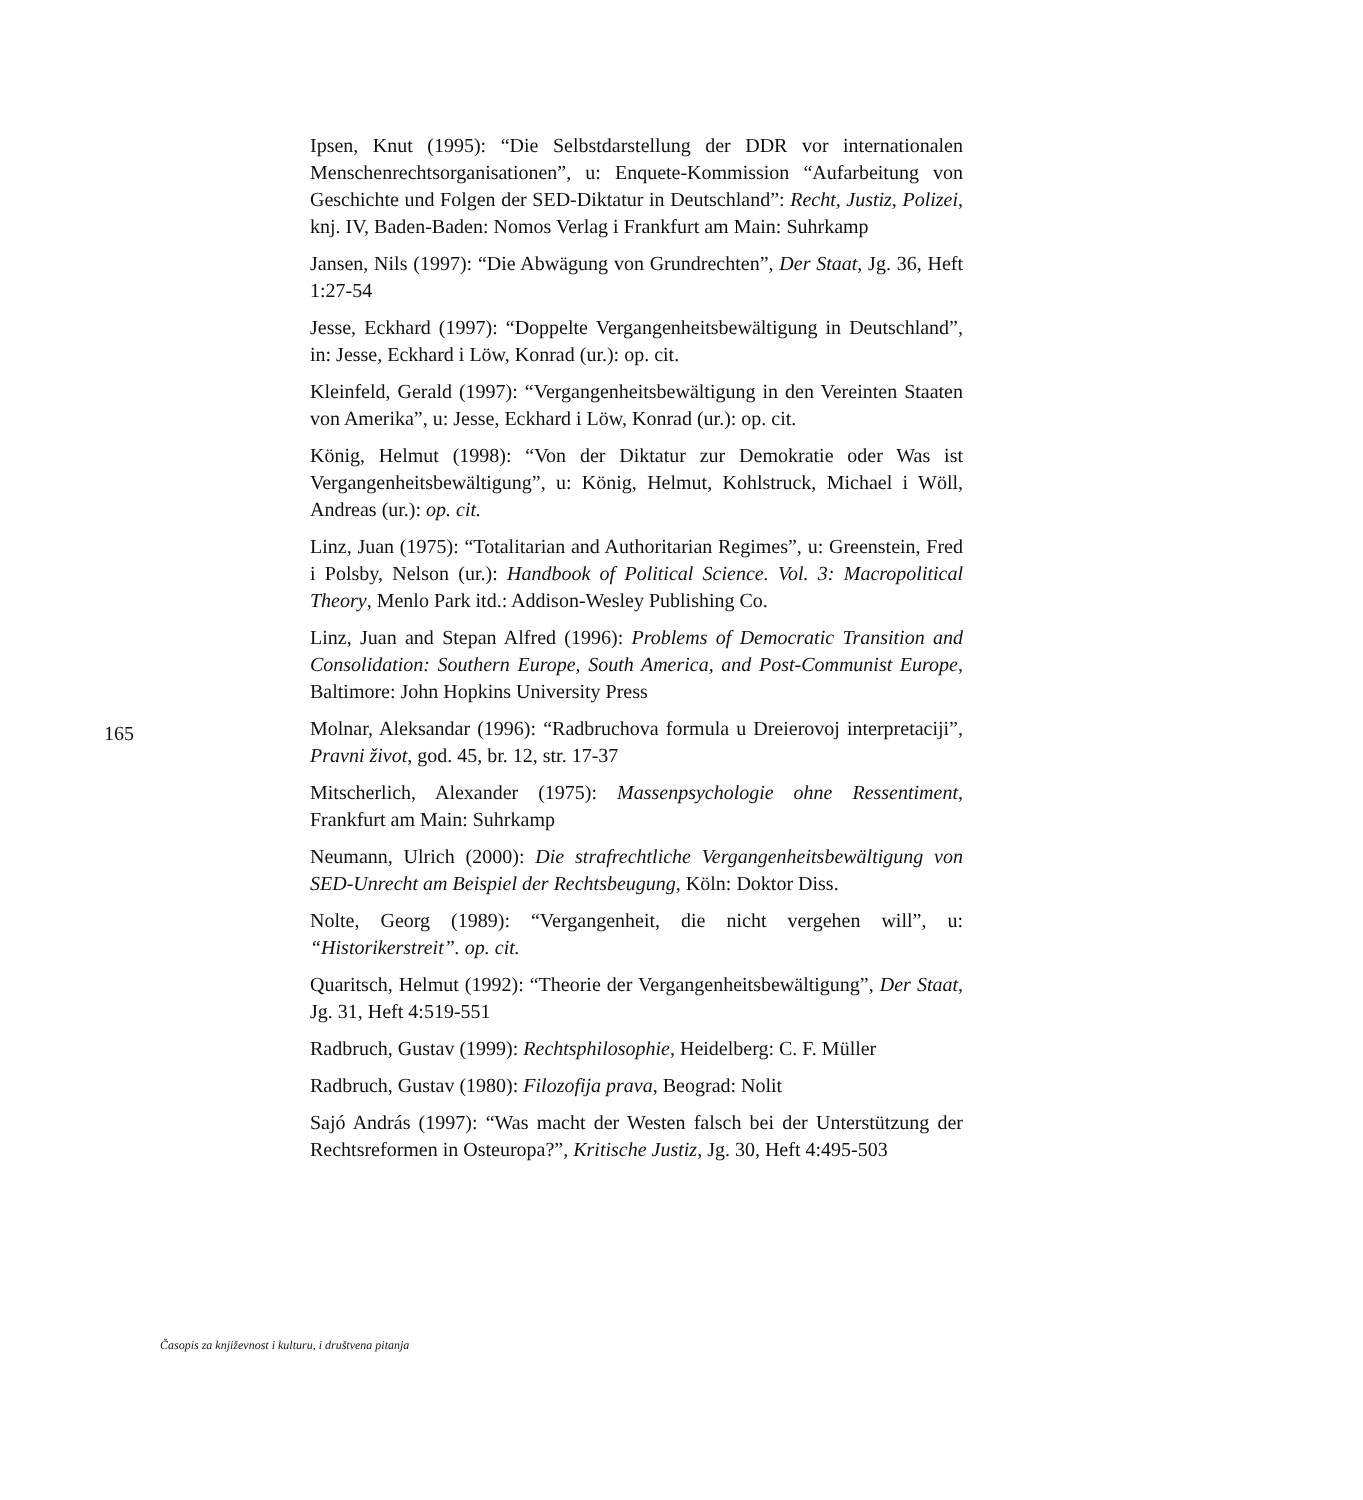Ipsen, Knut (1995): “Die Selbstdarstellung der DDR vor internationalen Menschenrechtsorganisationen”, u: Enquete-Kommission “Aufarbeitung von Geschichte und Folgen der SED-Diktatur in Deutschland”: Recht, Justiz, Polizei, knj. IV, Baden-Baden: Nomos Verlag i Frankfurt am Main: Suhrkamp
Jansen, Nils (1997): “Die Abwägung von Grundrechten”, Der Staat, Jg. 36, Heft 1:27-54
Jesse, Eckhard (1997): “Doppelte Vergangenheitsbewältigung in Deutschland”, in: Jesse, Eckhard i Löw, Konrad (ur.): op. cit.
Kleinfeld, Gerald (1997): “Vergangenheitsbewältigung in den Vereinten Staaten von Amerika”, u: Jesse, Eckhard i Löw, Konrad (ur.): op. cit.
König, Helmut (1998): “Von der Diktatur zur Demokratie oder Was ist Vergangenheitsbewältigung”, u: König, Helmut, Kohlstruck, Michael i Wöll, Andreas (ur.): op. cit.
Linz, Juan (1975): “Totalitarian and Authoritarian Regimes”, u: Greenstein, Fred i Polsby, Nelson (ur.): Handbook of Political Science. Vol. 3: Macropolitical Theory, Menlo Park itd.: Addison-Wesley Publishing Co.
Linz, Juan and Stepan Alfred (1996): Problems of Democratic Transition and Consolidation: Southern Europe, South America, and Post-Communist Europe, Baltimore: John Hopkins University Press
Molnar, Aleksandar (1996): “Radbruchova formula u Dreierovoj interpretaciji”, Pravni život, god. 45, br. 12, str. 17-37
Mitscherlich, Alexander (1975): Massenpsychologie ohne Ressentiment, Frankfurt am Main: Suhrkamp
Neumann, Ulrich (2000): Die strafrechtliche Vergangenheitsbewältigung von SED-Unrecht am Beispiel der Rechtsbeugung, Köln: Doktor Diss.
Nolte, Georg (1989): “Vergangenheit, die nicht vergehen will”, u: “Historikerstreit”. op. cit.
Quaritsch, Helmut (1992): “Theorie der Vergangenheitsbewältigung”, Der Staat, Jg. 31, Heft 4:519-551
Radbruch, Gustav (1999): Rechtsphilosophie, Heidelberg: C. F. Müller
Radbruch, Gustav (1980): Filozofija prava, Beograd: Nolit
Sajó András (1997): “Was macht der Westen falsch bei der Unterstützung der Rechtsreformen in Osteuropa?”, Kritische Justiz, Jg. 30, Heft 4:495-503
165
Časopis za književnost i kulturu, i društvena pitanja